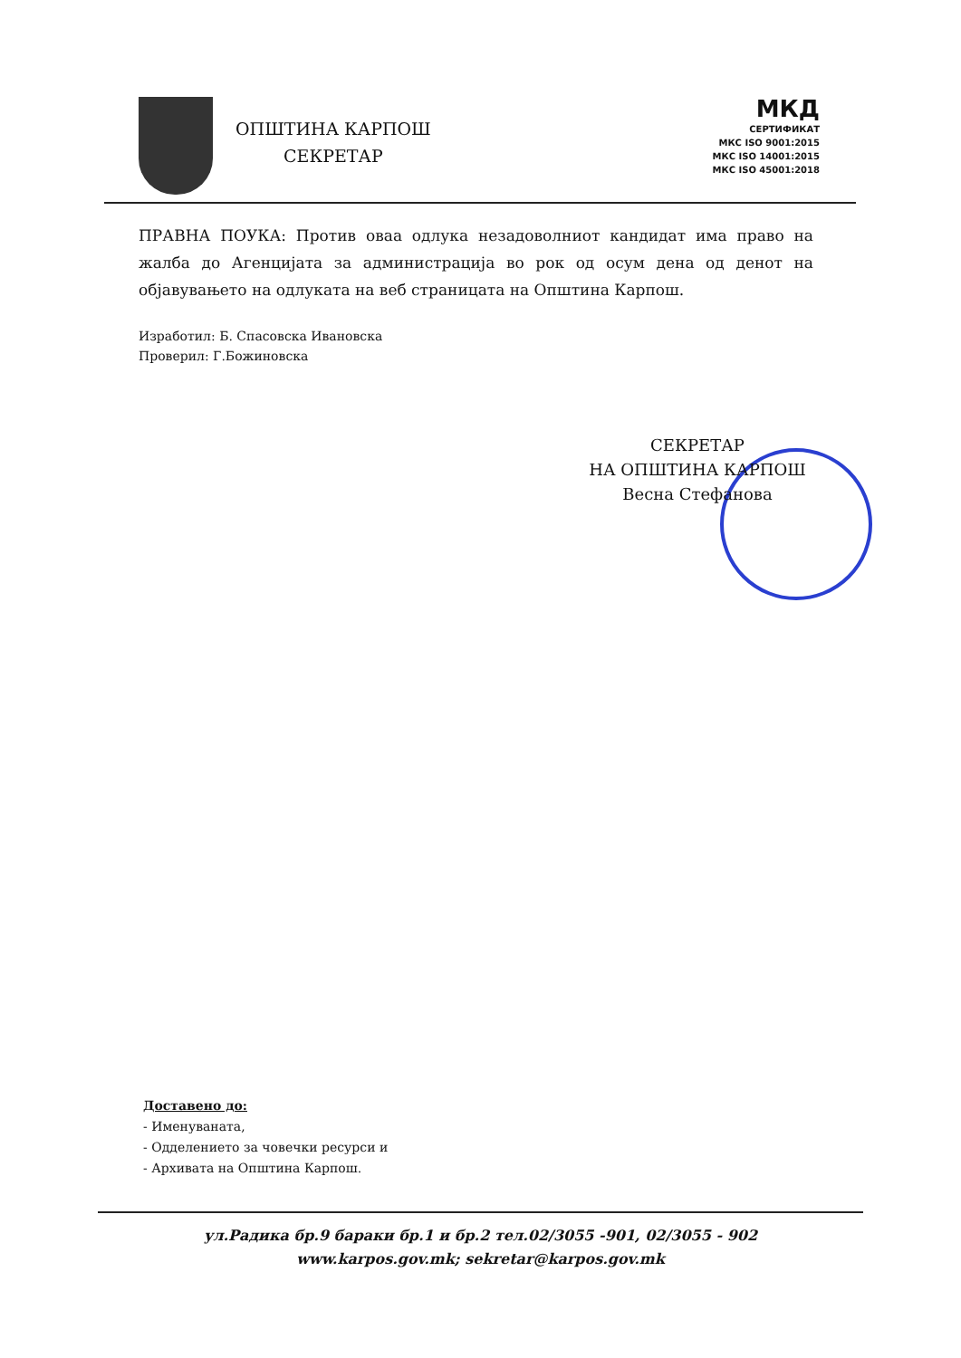ОПШТИНА КАРПОШ
СЕКРЕТАР
МКД
СЕРТИФИКАТ
МКС ISO 9001:2015
МКС ISO 14001:2015
МКС ISO 45001:2018
ПРАВНА ПОУКА: Против оваа одлука незадоволниот кандидат има право на жалба до Агенцијата за администрација во рок од осум дена од денот на објавувањето на одлуката на веб страницата на Општина Карпош.
Изработил: Б. Спасовска Ивановска
Проверил: Г.Божиновска
СЕКРЕТАР
НА ОПШТИНА КАРПОШ
Весна Стефанова
Доставено до:
- Именуваната,
- Одделението за човечки ресурси и
- Архивата на Општина Карпош.
ул.Радика бр.9 бараки бр.1 и бр.2 тел.02/3055 -901, 02/3055 - 902
www.karpos.gov.mk; sekretar@karpos.gov.mk